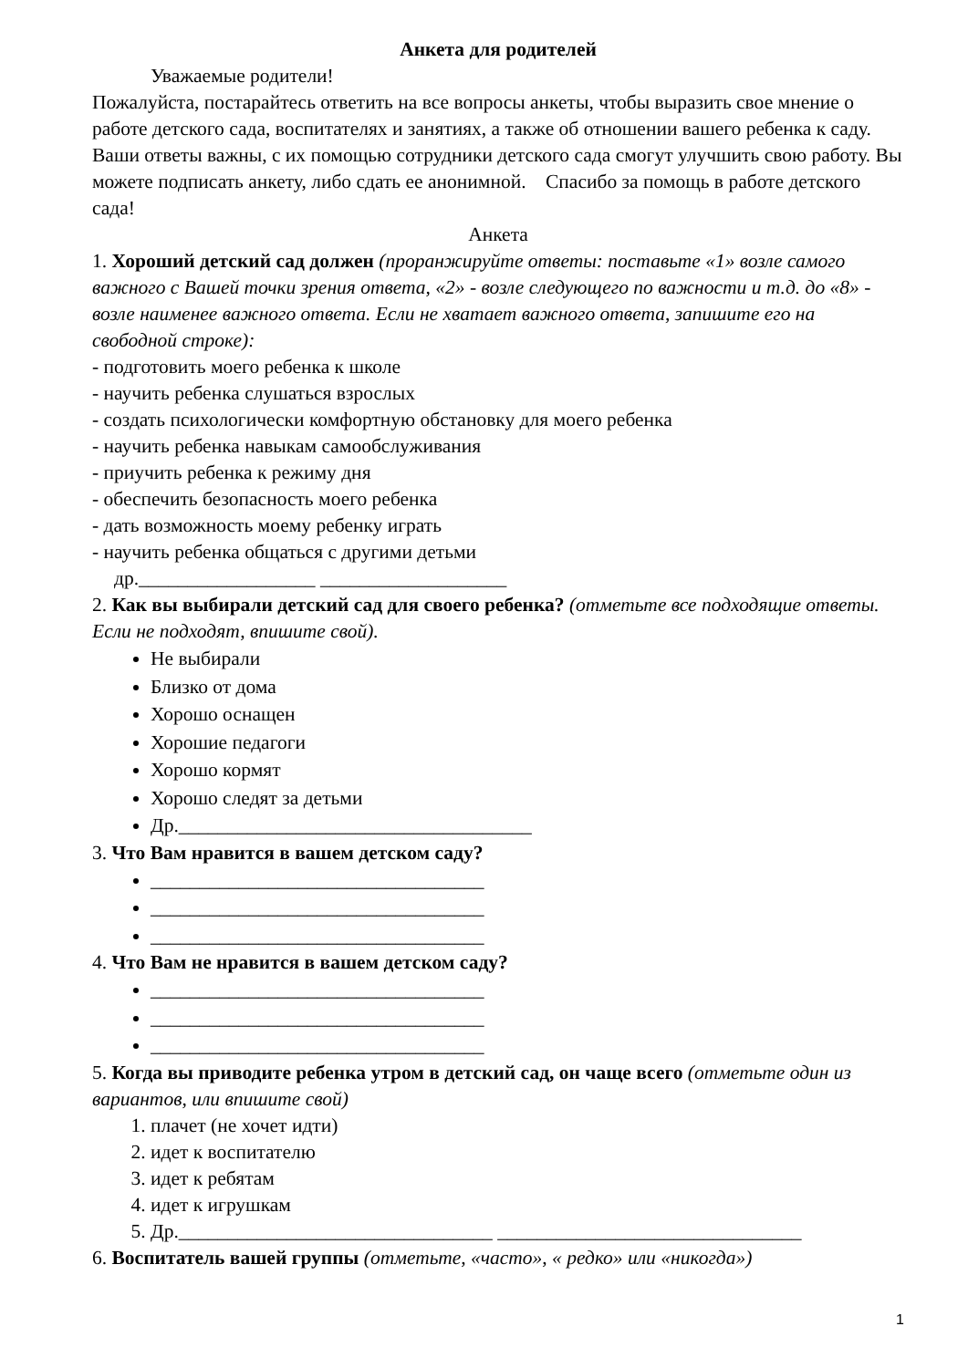Анкета для родителей
Уважаемые родители!
Пожалуйста, постарайтесь ответить на все вопросы анкеты, чтобы выразить свое мнение о работе детского сада, воспитателях и занятиях, а также об отношении вашего ребенка к саду. Ваши ответы важны, с их помощью сотрудники детского сада смогут улучшить свою работу. Вы можете подписать анкету, либо сдать ее анонимной. Спасибо за помощь в работе детского сада!
Анкета
1. Хороший детский сад должен (проранжируйте ответы: поставьте «1» возле самого важного с Вашей точки зрения ответа, «2» - возле следующего по важности и т.д. до «8» - возле наименее важного ответа. Если не хватает важного ответа, запишите его на свободной строке):
- подготовить моего ребенка к школе
- научить ребенка слушаться взрослых
- создать психологически комфортную обстановку для моего ребенка
- научить ребенка навыкам самообслуживания
- приучить ребенка к режиму дня
- обеспечить безопасность моего ребенка
- дать возможность моему ребенку играть
- научить ребенка общаться с другими детьми
др.__________________ ___________________
2. Как вы выбирали детский сад для своего ребенка? (отметьте все подходящие ответы. Если не подходят, впишите свой).
Не выбирали
Близко от дома
Хорошо оснащен
Хорошие педагоги
Хорошо кормят
Хорошо следят за детьми
Др.____________________________________
3. Что Вам нравится в вашем детском саду?
__________________________________
__________________________________
__________________________________
4. Что Вам не нравится в вашем детском саду?
__________________________________
__________________________________
__________________________________
5. Когда вы приводите ребенка утром в детский сад, он чаще всего (отметьте один из вариантов, или впишите свой)
1. плачет (не хочет идти)
2. идет к воспитателю
3. идет к ребятам
4. идет к игрушкам
5. Др.________________________________ _______________________________
6. Воспитатель вашей группы (отметьте, «часто», « редко» или «никогда»)
1